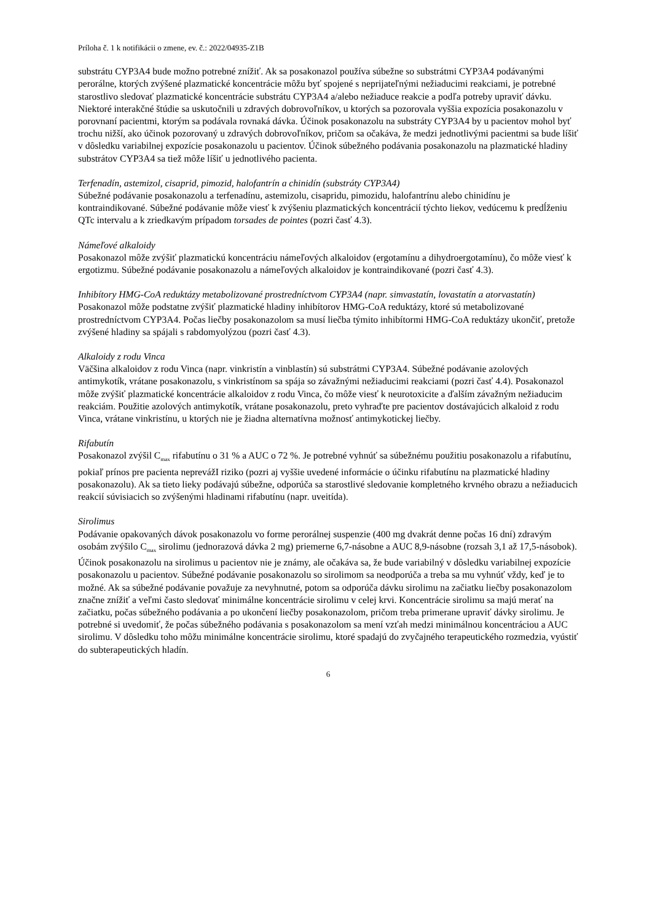Príloha č. 1 k notifikácii o zmene, ev. č.: 2022/04935-Z1B
substrátu CYP3A4 bude možno potrebné znížiť. Ak sa posakonazol používa súbežne so substrátmi CYP3A4 podávanými perorálne, ktorých zvýšené plazmatické koncentrácie môžu byť spojené s neprijateľnými nežiaducimi reakciami, je potrebné starostlivo sledovať plazmatické koncentrácie substrátu CYP3A4 a/alebo nežiaduce reakcie a podľa potreby upraviť dávku. Niektoré interakčné štúdie sa uskutočnili u zdravých dobrovoľníkov, u ktorých sa pozorovala vyššia expozícia posakonazolu v porovnaní pacientmi, ktorým sa podávala rovnaká dávka. Účinok posakonazolu na substráty CYP3A4 by u pacientov mohol byť trochu nižší, ako účinok pozorovaný u zdravých dobrovoľníkov, pričom sa očakáva, že medzi jednotlivými pacientmi sa bude líšiť v dôsledku variabilnej expozície posakonazolu u pacientov. Účinok súbežného podávania posakonazolu na plazmatické hladiny substrátov CYP3A4 sa tiež môže líšiť u jednotlivého pacienta.
Terfenadín, astemizol, cisaprid, pimozid, halofantrín a chinidín (substráty CYP3A4)
Súbežné podávanie posakonazolu a terfenadínu, astemizolu, cisapridu, pimozidu, halofantrínu alebo chinidínu je kontraindikované. Súbežné podávanie môže viesť k zvýšeniu plazmatických koncentrácií týchto liekov, vedúcemu k predĺženiu QTc intervalu a k zriedkavým prípadom torsades de pointes (pozri časť 4.3).
Námeľové alkaloidy
Posakonazol môže zvýšiť plazmatickú koncentráciu námeľových alkaloidov (ergotamínu a dihydroergotamínu), čo môže viesť k ergotizmu. Súbežné podávanie posakonazolu a námeľových alkaloidov je kontraindikované (pozri časť 4.3).
Inhibítory HMG-CoA reduktázy metabolizované prostredníctvom CYP3A4 (napr. simvastatín, lovastatín a atorvastatín)
Posakonazol môže podstatne zvýšiť plazmatické hladiny inhibítorov HMG-CoA reduktázy, ktoré sú metabolizované prostredníctvom CYP3A4. Počas liečby posakonazolom sa musí liečba týmito inhibítormi HMG-CoA reduktázy ukončiť, pretože zvýšené hladiny sa spájali s rabdomyolýzou (pozri časť 4.3).
Alkaloidy z rodu Vinca
Väčšina alkaloidov z rodu Vinca (napr. vinkristín a vinblastín) sú substrátmi CYP3A4. Súbežné podávanie azolových antimykotík, vrátane posakonazolu, s vinkristínom sa spája so závažnými nežiaducimi reakciami (pozri časť 4.4). Posakonazol môže zvýšiť plazmatické koncentrácie alkaloidov z rodu Vinca, čo môže viesť k neurotoxicite a ďalším závažným nežiaducim reakciám. Použitie azolových antimykotík, vrátane posakonazolu, preto vyhraďte pre pacientov dostávajúcich alkaloid z rodu Vinca, vrátane vinkristínu, u ktorých nie je žiadna alternatívna možnosť antimykotickej liečby.
Rifabutín
Posakonazol zvýšil C<sub>max</sub> rifabutínu o 31 % a AUC o 72 %. Je potrebné vyhnúť sa súbežnému použitiu posakonazolu a rifabutínu, pokiaľ prínos pre pacienta neprevážI riziko (pozri aj vyššie uvedené informácie o účinku rifabutínu na plazmatické hladiny posakonazolu). Ak sa tieto lieky podávajú súbežne, odporúča sa starostlivé sledovanie kompletného krvného obrazu a nežiaducich reakcií súvisiacich so zvýšenými hladinami rifabutínu (napr. uveitída).
Sirolimus
Podávanie opakovaných dávok posakonazolu vo forme perorálnej suspenzie (400 mg dvakrát denne počas 16 dní) zdravým osobám zvýšilo C<sub>max</sub> sirolimu (jednorazová dávka 2 mg) priemerne 6,7-násobne a AUC 8,9-násobne (rozsah 3,1 až 17,5-násobok). Účinok posakonazolu na sirolimus u pacientov nie je známy, ale očakáva sa, že bude variabilný v dôsledku variabilnej expozície posakonazolu u pacientov. Súbežné podávanie posakonazolu so sirolimom sa neodporúča a treba sa mu vyhnúť vždy, keď je to možné. Ak sa súbežné podávanie považuje za nevyhnutné, potom sa odporúča dávku sirolimu na začiatku liečby posakonazolom značne znížiť a veľmi často sledovať minimálne koncentrácie sirolimu v celej krvi. Koncentrácie sirolimu sa majú merať na začiatku, počas súbežného podávania a po ukončení liečby posakonazolom, pričom treba primerane upraviť dávky sirolimu. Je potrebné si uvedomiť, že počas súbežného podávania s posakonazolom sa mení vzťah medzi minimálnou koncentráciou a AUC sirolimu. V dôsledku toho môžu minimálne koncentrácie sirolimu, ktoré spadajú do zvyčajného terapeutického rozmedzia, vyústiť do subterapeutických hladín.
6